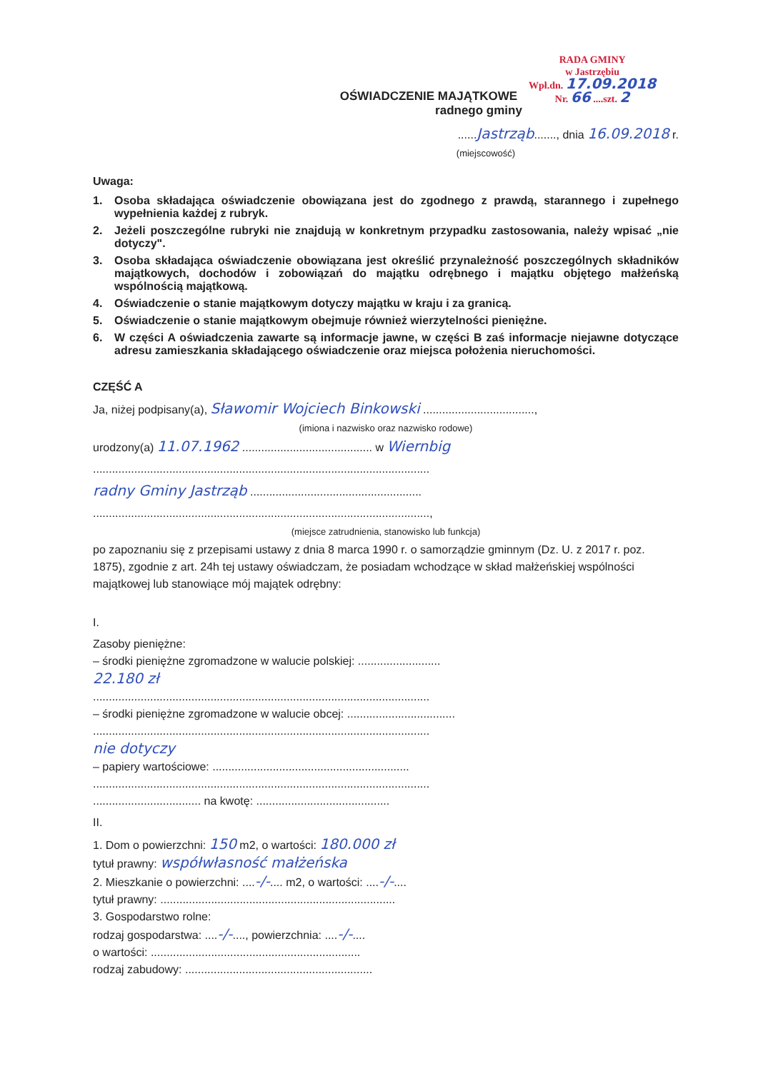RADA GMINY
w Jastrzębiu
Wpł.dn. 17.09.2018
Nr. 66 ....szt. 2
OŚWIADCZENIE MAJĄTKOWE
radnego gminy
......Jastrząb......., dnia 16.09.2018 r.
(miejscowość)
Uwaga:
1. Osoba składająca oświadczenie obowiązana jest do zgodnego z prawdą, starannego i zupełnego wypełnienia każdej z rubryk.
2. Jeżeli poszczególne rubryki nie znajdują w konkretnym przypadku zastosowania, należy wpisać „nie dotyczy".
3. Osoba składająca oświadczenie obowiązana jest określić przynależność poszczególnych składników majątkowych, dochodów i zobowiązań do majątku odrębnego i majątku objętego małżeńską wspólnością majątkową.
4. Oświadczenie o stanie majątkowym dotyczy majątku w kraju i za granicą.
5. Oświadczenie o stanie majątkowym obejmuje również wierzytelności pieniężne.
6. W części A oświadczenia zawarte są informacje jawne, w części B zaś informacje niejawne dotyczące adresu zamieszkania składającego oświadczenie oraz miejsca położenia nieruchomości.
CZĘŚĆ A
Ja, niżej podpisany(a), Sławomir Wojciech Binkowski ...................................,
(imiona i nazwisko oraz nazwisko rodowe)
urodzony(a) 11.07.1962 ......................................... w Wiernbig
..........................................................................................................
radny Gminy Jastrząb ......................................................
..........................................................................................................,
(miejsce zatrudnienia, stanowisko lub funkcja)
po zapoznaniu się z przepisami ustawy z dnia 8 marca 1990 r. o samorządzie gminnym (Dz. U. z 2017 r. poz. 1875), zgodnie z art. 24h tej ustawy oświadczam, że posiadam wchodzące w skład małżeńskiej wspólności majątkowej lub stanowiące mój majątek odrębny:
I.
Zasoby pieniężne:
– środki pieniężne zgromadzone w walucie polskiej: ..........................
22.180 zł
..........................................................................................................
– środki pieniężne zgromadzone w walucie obcej: ..................................
..........................................................................................................
nie dotyczy
– papiery wartościowe: ..............................................................
..........................................................................................................
.................................. na kwotę: ..........................................
II.
1. Dom o powierzchni: 150 m2, o wartości: 180.000 zł
tytuł prawny: współwłasność małżeńska
2. Mieszkanie o powierzchni: ....-/-.... m2, o wartości: ....-/-....
tytuł prawny: ..........................................................................
3. Gospodarstwo rolne:
rodzaj gospodarstwa: ....-/-...., powierzchnia: ....-/-....
o wartości: ..................................................................
rodzaj zabudowy: ...........................................................